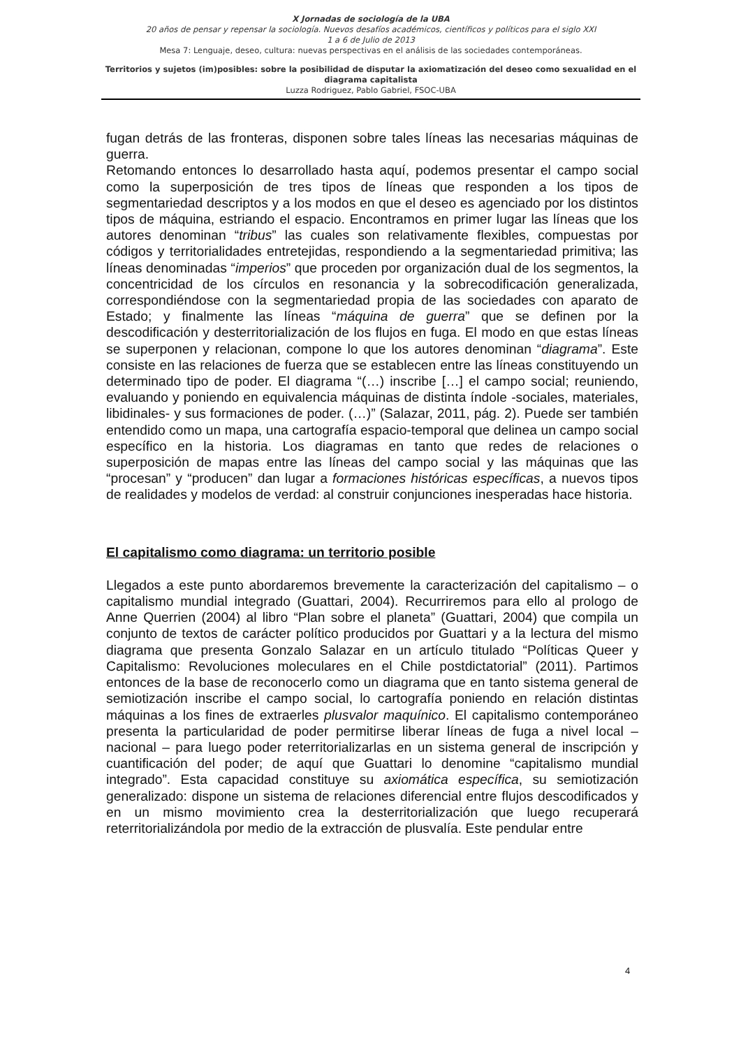X Jornadas de sociología de la UBA
20 años de pensar y repensar la sociología. Nuevos desafíos académicos, científicos y políticos para el siglo XXI
1 a 6 de Julio de 2013
Mesa 7: Lenguaje, deseo, cultura: nuevas perspectivas en el análisis de las sociedades contemporáneas.
Territorios y sujetos (im)posibles: sobre la posibilidad de disputar la axiomatización del deseo como sexualidad en el diagrama capitalista
Luzza Rodriguez, Pablo Gabriel, FSOC-UBA
fugan detrás de las fronteras, disponen sobre tales líneas las necesarias máquinas de guerra.
Retomando entonces lo desarrollado hasta aquí, podemos presentar el campo social como la superposición de tres tipos de líneas que responden a los tipos de segmentariedad descriptos y a los modos en que el deseo es agenciado por los distintos tipos de máquina, estriando el espacio. Encontramos en primer lugar las líneas que los autores denominan “tribus” las cuales son relativamente flexibles, compuestas por códigos y territorialidades entretejidas, respondiendo a la segmentariedad primitiva; las líneas denominadas “imperios” que proceden por organización dual de los segmentos, la concentricidad de los círculos en resonancia y la sobrecodificación generalizada, correspondiéndose con la segmentariedad propia de las sociedades con aparato de Estado; y finalmente las líneas “máquina de guerra” que se definen por la descodificación y desterritorialización de los flujos en fuga. El modo en que estas líneas se superponen y relacionan, compone lo que los autores denominan “diagrama”. Este consiste en las relaciones de fuerza que se establecen entre las líneas constituyendo un determinado tipo de poder. El diagrama “(…) inscribe […] el campo social; reuniendo, evaluando y poniendo en equivalencia máquinas de distinta índole -sociales, materiales, libidinales- y sus formaciones de poder. (…)” (Salazar, 2011, pág. 2). Puede ser también entendido como un mapa, una cartografía espacio-temporal que delinea un campo social específico en la historia. Los diagramas en tanto que redes de relaciones o superposición de mapas entre las líneas del campo social y las máquinas que las “procesan” y “producen” dan lugar a formaciones históricas específicas, a nuevos tipos de realidades y modelos de verdad: al construir conjunciones inesperadas hace historia.
El capitalismo como diagrama: un territorio posible
Llegados a este punto abordaremos brevemente la caracterización del capitalismo – o capitalismo mundial integrado (Guattari, 2004). Recurriremos para ello al prologo de Anne Querrien (2004) al libro “Plan sobre el planeta” (Guattari, 2004) que compila un conjunto de textos de carácter político producidos por Guattari y a la lectura del mismo diagrama que presenta Gonzalo Salazar en un artículo titulado “Políticas Queer y Capitalismo: Revoluciones moleculares en el Chile postdictatorial” (2011). Partimos entonces de la base de reconocerlo como un diagrama que en tanto sistema general de semiotización inscribe el campo social, lo cartografía poniendo en relación distintas máquinas a los fines de extraerles plusvalor maquínico. El capitalismo contemporáneo presenta la particularidad de poder permitirse liberar líneas de fuga a nivel local – nacional – para luego poder reterritorializarlas en un sistema general de inscripción y cuantificación del poder; de aquí que Guattari lo denomine “capitalismo mundial integrado”. Esta capacidad constituye su axiomática específica, su semiotización generalizado: dispone un sistema de relaciones diferencial entre flujos descodificados y en un mismo movimiento crea la desterritorialización que luego recuperará reterritorializándola por medio de la extracción de plusvalía. Este pendular entre
4